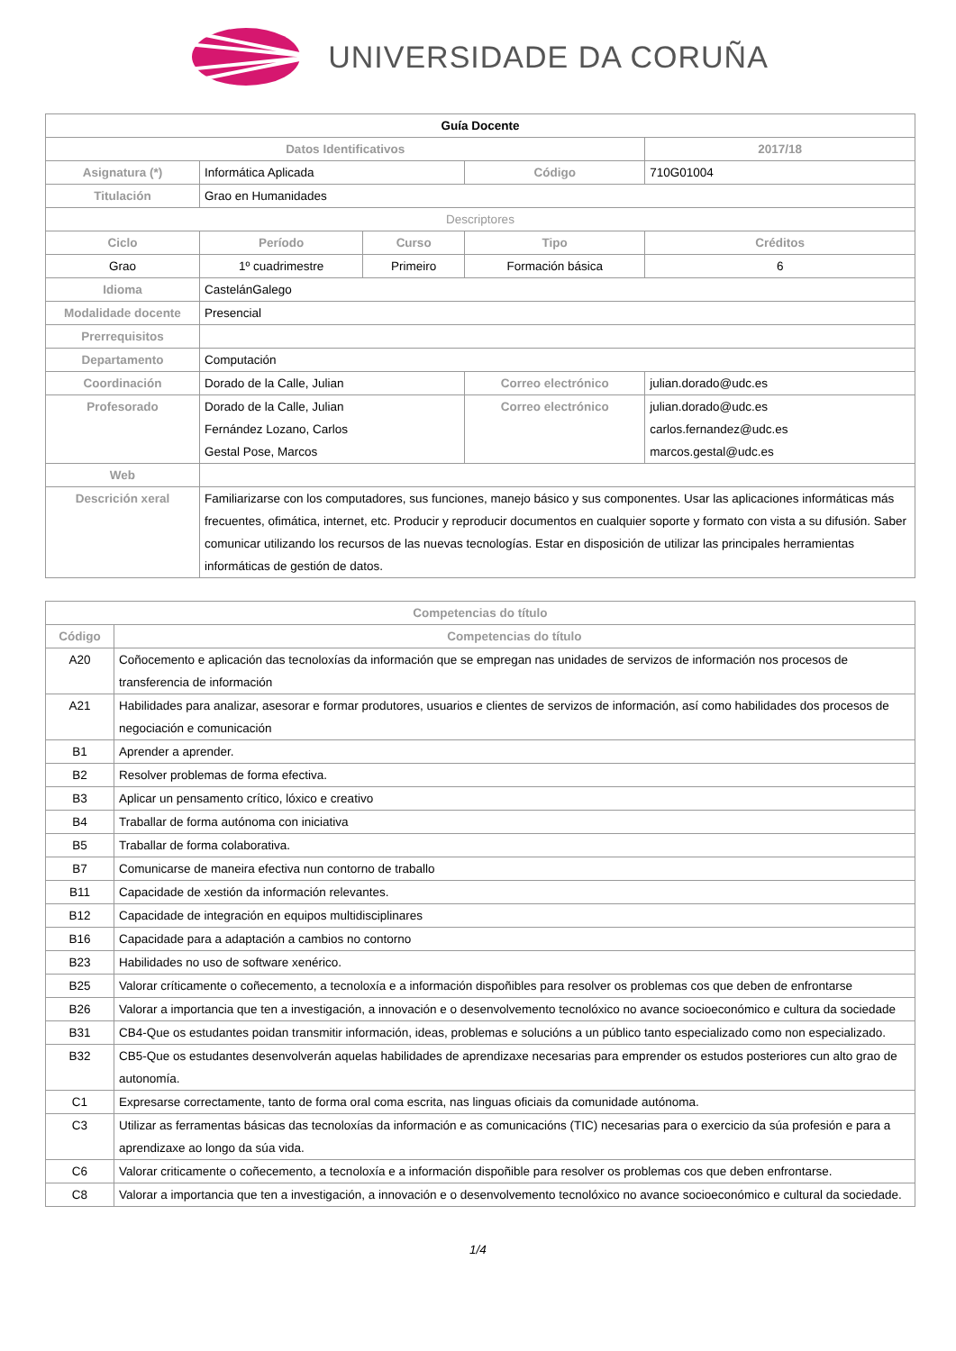UNIVERSIDADE DA CORUÑA
| Guía Docente | | | | | |
| Datos Identificativos | | | | | 2017/18 |
| Asignatura (*) | Informática Aplicada | | Código | | 710G01004 |
| Titulación | Grao en Humanidades | | | | |
| Descriptores | | | | | |
| Ciclo | Período | Curso | Tipo | | Créditos |
| Grao | 1º cuadrimestre | Primeiro | Formación básica | | 6 |
| Idioma | CastelánGalego | | | | |
| Modalidade docente | Presencial | | | | |
| Prerrequisitos | | | | | |
| Departamento | Computación | | | | |
| Coordinación | Dorado de la Calle, Julian | | Correo electrónico | julian.dorado@udc.es | |
| Profesorado | Dorado de la Calle, Julian Fernández Lozano, Carlos Gestal Pose, Marcos | | Correo electrónico | julian.dorado@udc.es carlos.fernandez@udc.es marcos.gestal@udc.es | |
| Web | | | | | |
| Descrición xeral | Familiarizarse con los computadores, sus funciones, manejo básico y sus componentes. Usar las aplicaciones informáticas más frecuentes, ofimática, internet, etc. Producir y reproducir documentos en cualquier soporte y formato con vista a su difusión. Saber comunicar utilizando los recursos de las nuevas tecnologías. Estar en disposición de utilizar las principales herramientas informáticas de gestión de datos. | | | | |
| Competencias do título | |
| --- | --- |
| Código | Competencias do título |
| A20 | Coñocemento e aplicación das tecnoloxías da información que se empregan nas unidades de servizos de información nos procesos de transferencia de información |
| A21 | Habilidades para analizar, asesorar e formar produtores, usuarios e clientes de servizos de información, así como habilidades dos procesos de negociación e comunicación |
| B1 | Aprender a aprender. |
| B2 | Resolver problemas de forma efectiva. |
| B3 | Aplicar un pensamento crítico, lóxico e creativo |
| B4 | Traballar de forma autónoma con iniciativa |
| B5 | Traballar de forma colaborativa. |
| B7 | Comunicarse de maneira efectiva nun contorno de traballo |
| B11 | Capacidade de xestión da información relevantes. |
| B12 | Capacidade de integración en equipos multidisciplinares |
| B16 | Capacidade para a adaptación a cambios no contorno |
| B23 | Habilidades no uso de software xenérico. |
| B25 | Valorar críticamente o coñecemento, a tecnoloxía e a información dispoñibles para resolver os problemas cos que deben de enfrontarse |
| B26 | Valorar a importancia que ten a investigación, a innovación e o desenvolvemento tecnolóxico no avance socioeconómico e cultura da sociedade |
| B31 | CB4-Que os estudantes poidan transmitir información, ideas, problemas e solucións a un público tanto especializado como non especializado. |
| B32 | CB5-Que os estudantes desenvolverán aquelas habilidades de aprendizaxe necesarias para emprender os estudos posteriores cun alto grao de autonomía. |
| C1 | Expresarse correctamente, tanto de forma oral coma escrita, nas linguas oficiais da comunidade autónoma. |
| C3 | Utilizar as ferramentas básicas das tecnoloxías da información e as comunicacións (TIC) necesarias para o exercicio da súa profesión e para a aprendizaxe ao longo da súa vida. |
| C6 | Valorar criticamente o coñecemento, a tecnoloxía e a información dispoñible para resolver os problemas cos que deben enfrontarse. |
| C8 | Valorar a importancia que ten a investigación, a innovación e o desenvolvemento tecnolóxico no avance socioeconómico e cultural da sociedade. |
1/4